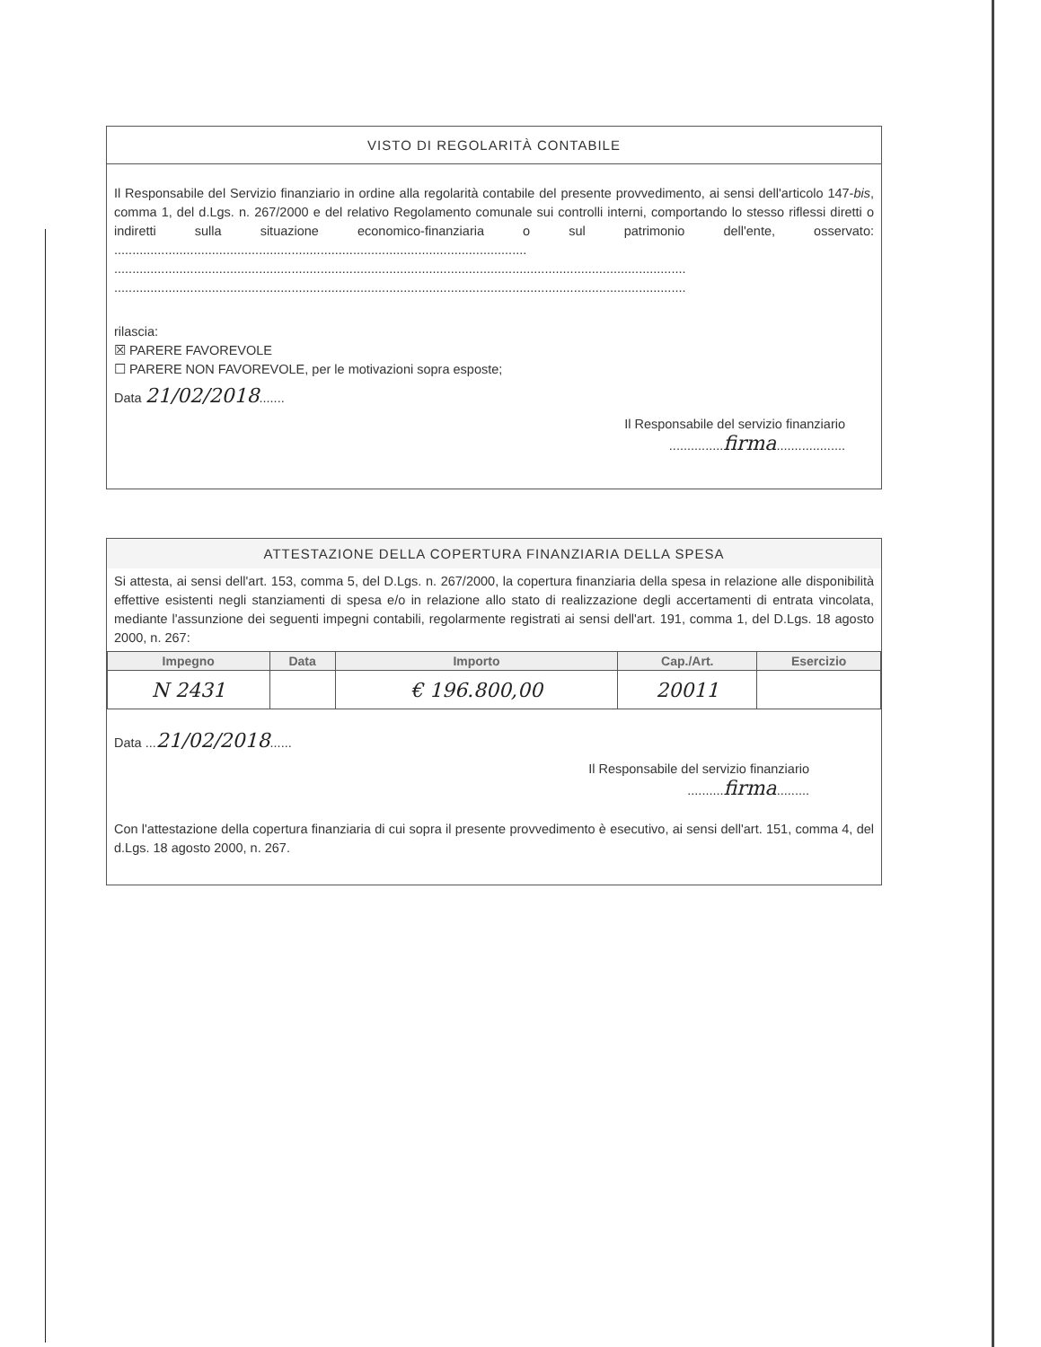VISTO DI REGOLARITÀ CONTABILE
Il Responsabile del Servizio finanziario in ordine alla regolarità contabile del presente provvedimento, ai sensi dell'articolo 147-bis, comma 1, del d.Lgs. n. 267/2000 e del relativo Regolamento comunale sui controlli interni, comportando lo stesso riflessi diretti o indiretti sulla situazione economico-finanziaria o sul patrimonio dell'ente, osservato: ..................................................................................................................
..............................................................................................................................................................
..............................................................................................................................................................
rilascia:
☒ PARERE FAVOREVOLE
☐ PARERE NON FAVOREVOLE, per le motivazioni sopra esposte;
Data 21/02/2018.......
Il Responsabile del servizio finanziario
...............firma...................
ATTESTAZIONE DELLA COPERTURA FINANZIARIA DELLA SPESA
Si attesta, ai sensi dell'art. 153, comma 5, del D.Lgs. n. 267/2000, la copertura finanziaria della spesa in relazione alle disponibilità effettive esistenti negli stanziamenti di spesa e/o in relazione allo stato di realizzazione degli accertamenti di entrata vincolata, mediante l'assunzione dei seguenti impegni contabili, regolarmente registrati ai sensi dell'art. 191, comma 1, del D.Lgs. 18 agosto 2000, n. 267:
| Impegno | Data | Importo | Cap./Art. | Esercizio |
| --- | --- | --- | --- | --- |
| N 2431 | | € 196.800,00 | 20011 | |
Data ...21/02/2018......
Il Responsabile del servizio finanziario
..........firma.........
Con l'attestazione della copertura finanziaria di cui sopra il presente provvedimento è esecutivo, ai sensi dell'art. 151, comma 4, del d.Lgs. 18 agosto 2000, n. 267.